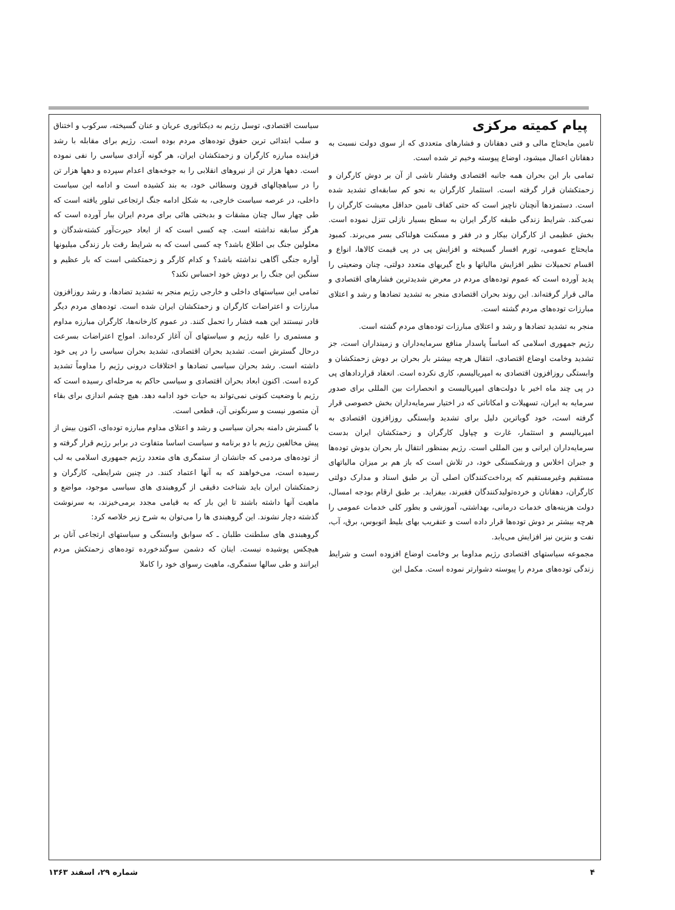پیام کمیته مرکزی
تامین مایحتاج مالی و فنی دهقانان و فشارهای متعددی که از سوی دولت نسبت به دهقانان اعمال میشود، اوضاع پیوسته وخیم تر شده است.
تمامی بار این بحران همه جانبه اقتصادی وفشار ناشی از آن بر دوش کارگران و زحمتکشان قرار گرفته است. استثمار کارگران به نحو کم سابقه‌ای تشدید شده است. دستمزدها آنچنان ناچیز است که حتی کفاف تامین حداقل معیشت کارگران را نمی‌کند. شرایط زندگی طبقه کارگر ایران به سطح بسیار نازلی تنزل نموده است. بخش عظیمی از کارگران بیکار و در فقر و مسکنت هولناکی بسر می‌برند. کمبود مایحتاج عمومی، تورم افسار گسیخته و افزایش پی در پی قیمت کالاها، انواع و اقسام تحمیلات نظیر افزایش مالیاتها و باج گیریهای متعدد دولتی، چنان وضعیتی را پدید آورده است که عموم توده‌های مردم در معرض شدیدترین فشارهای اقتصادی و مالی قرار گرفته‌اند. این روند بحران اقتصادی منجر به تشدید تضادها و رشد و اعتلای مبارزات توده‌های مردم گشته است.
منجر به تشدید تضادها و رشد و اعتلای مبارزات توده‌های مردم گشته است.
رژیم جمهوری اسلامی که اساساً پاسدار منافع سرمایه‌داران و زمینداران است، جز تشدید وخامت اوضاع اقتصادی، انتقال هرچه بیشتر بار بحران بر دوش زحمتکشان و وابستگی روزافزون اقتصادی به امپریالیسم، کاری نکرده است. انعقاد قراردادهای پی در پی چند ماه اخیر با دولت‌های امپریالیست و انحصارات بین المللی برای صدور سرمایه به ایران، تسهیلات و امکاناتی که در اختیار سرمایه‌داران بخش خصوصی قرار گرفته است، خود گویاترین دلیل برای تشدید وابستگی روزافزون اقتصادی به امپریالیسم و استثمار، غارت و چپاول کارگران و زحمتکشان ایران بدست سرمایه‌داران ایرانی و بین المللی است. رژیم بمنظور انتقال بار بحران بدوش توده‌ها و جبران اخلاس و ورشکستگی خود، در تلاش است که باز هم بر میزان مالیاتهای مستقیم وغیرمستقیم که پرداخت‌کنندگان اصلی آن بر طبق اسناد و مدارک دولتی کارگران، دهقانان و خرده‌تولیدکنندگان فقیرند، بیفزاید. بر طبق ارقام بودجه امسال، دولت هزینه‌های خدمات درمانی، بهداشتی، آموزشی و بطور کلی خدمات عمومی را هرچه بیشتر بر دوش توده‌ها قرار داده است و عنقریب بهای بلیط اتوبوس، برق، آب، نفت و بنزین نیز افزایش می‌یابد.
مجموعه سیاستهای اقتصادی رژیم مداوما بر وخامت اوضاع افزوده است و شرایط زندگی توده‌های مردم را پیوسته دشوارتر نموده است. مکمل این
سیاست اقتصادی، توسل رژیم به دیکتاتوری عریان و عنان گسیخته، سرکوب و اختناق و سلب ابتدائی ترین حقوق توده‌های مردم بوده است. رژیم برای مقابله با رشد فزاینده مبارزه کارگران و زحمتکشان ایران، هر گونه آزادی سیاسی را نفی نموده است. دهها هزار تن از نیروهای انقلابی را به جوخه‌های اعدام سپرده و دهها هزار تن را در سیاهچالهای قرون وسطائی خود، به بند کشیده است و ادامه این سیاست داخلی، در عرصه سیاست خارجی، به شکل ادامه جنگ ارتجاعی تبلور یافته است که طی چهار سال چنان مشقات و بدبختی هائی برای مردم ایران ببار آورده است که هرگز سابقه نداشته است. چه کسی است که از ابعاد حیرت‌آور کشته‌شدگان و معلولین جنگ بی اطلاع باشد؟ چه کسی است که به شرایط رقت بار زندگی میلیونها آواره جنگی آگاهی نداشته باشد؟ و کدام کارگر و زحمتکشی است که بار عظیم و سنگین این جنگ را بر دوش خود احساس نکند؟
تمامی این سیاستهای داخلی و خارجی رژیم منجر به تشدید تضادها، و رشد روزافزون مبارزات و اعتراضات کارگران و زحمتکشان ایران شده است. توده‌های مردم دیگر قادر نیستند این همه فشار را تحمل کنند. در عموم کارخانه‌ها، کارگران مبارزه مداوم و مستمری را علیه رژیم و سیاستهای آن آغاز کرده‌اند. امواج اعتراضات بسرعت درحال گسترش است. تشدید بحران اقتصادی، تشدید بحران سیاسی را در پی خود داشته است. رشد بحران سیاسی تضادها و اختلافات درونی رژیم را مداوماً تشدید کرده است. اکنون ابعاد بحران اقتصادی و سیاسی حاکم به مرحله‌ای رسیده است که رژیم با وضعیت کنونی نمی‌تواند به حیات خود ادامه دهد. هیچ چشم اندازی برای بقاء آن متصور نیست و سرنگونی آن، قطعی است.
با گسترش دامنه بحران سیاسی و رشد و اعتلای مداوم مبارزه توده‌ای، اکنون بیش از پیش مخالفین رژیم با دو برنامه و سیاست اساسا متفاوت در برابر رژیم قرار گرفته و از توده‌های مردمی که جانشان از ستمگری های متعدد رژیم جمهوری اسلامی به لب رسیده است، می‌خواهند که به آنها اعتماد کنند. در چنین شرایطی، کارگران و زحمتکشان ایران باید شناخت دقیقی از گروهبندی های سیاسی موجود، مواضع و ماهیت آنها داشته باشند تا این بار که به قیامی مجدد برمی‌خیزند، به سرنوشت گذشته دچار نشوند. این گروهبندی ها را می‌توان به شرح زیر خلاصه کرد:
گروهبندی های سلطنت طلبان ـ که سوابق وابستگی و سیاستهای ارتجاعی آنان بر هیچکس پوشیده نیست. اینان که دشمن سوگندخورده توده‌های زحمتکش مردم ایرانند و طی سالها ستمگری، ماهیت رسوای خود را کاملا
۴ شماره ۲۹، اسفند ۱۳۶۳